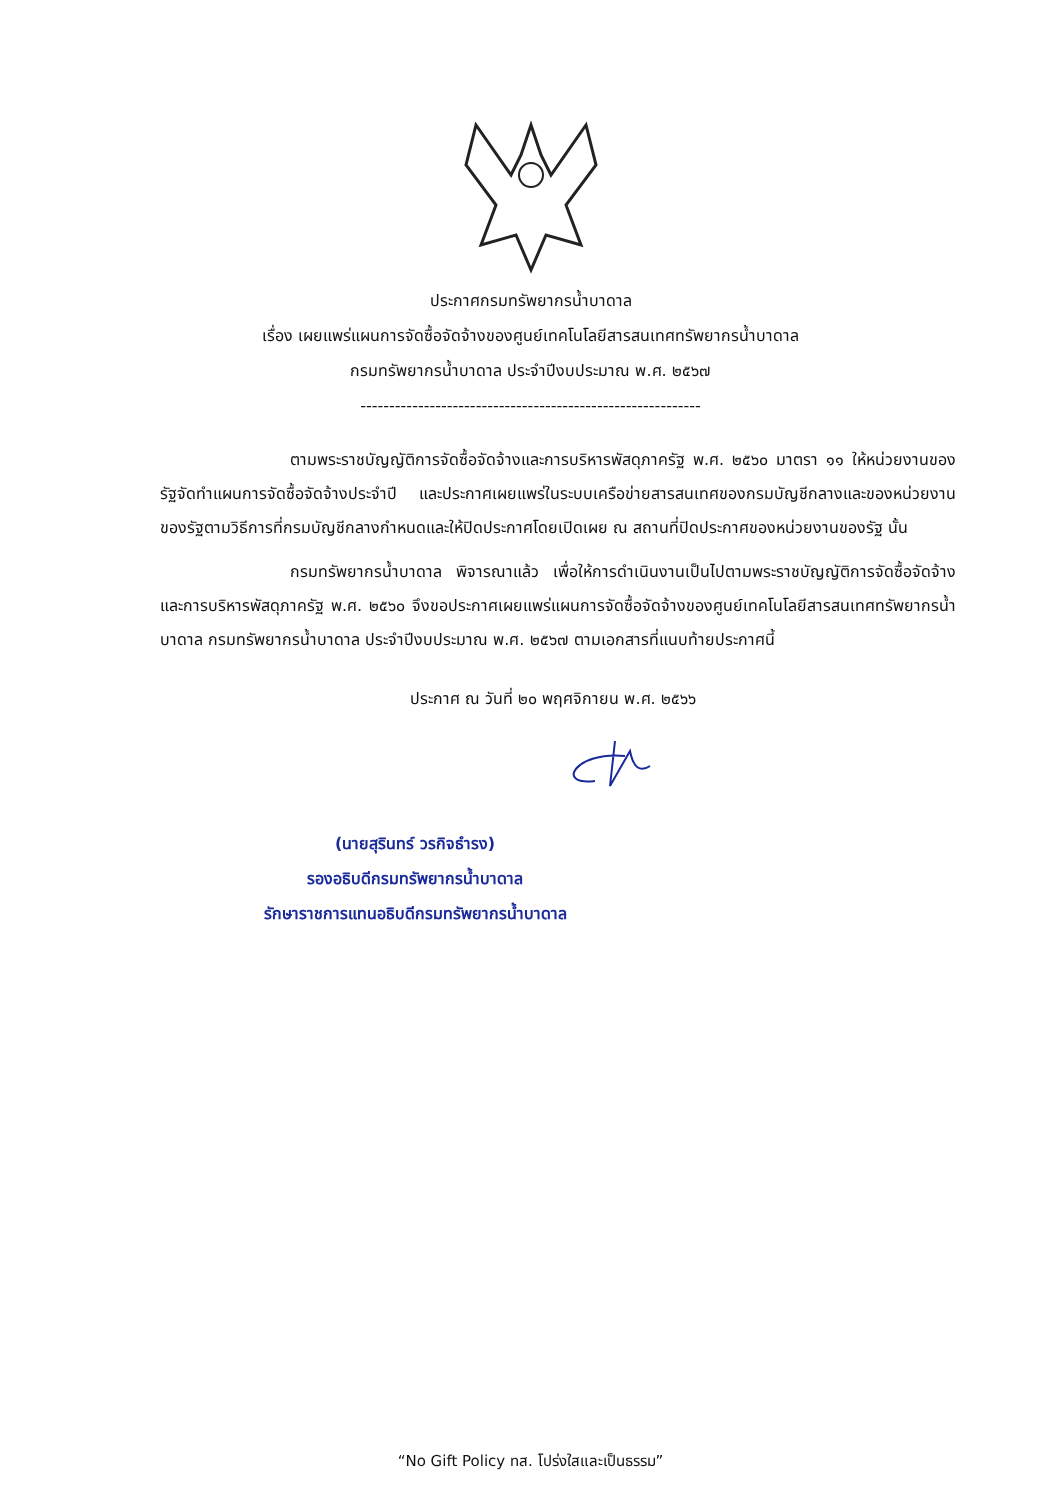ประกาศกรมทรัพยากรน้ำบาดาล
เรื่อง เผยแพร่แผนการจัดซื้อจัดจ้างของศูนย์เทคโนโลยีสารสนเทศทรัพยากรน้ำบาดาล
กรมทรัพยากรน้ำบาดาล ประจำปีงบประมาณ พ.ศ. ๒๕๖๗
-----------------------------------------------------------
ตามพระราชบัญญัติการจัดซื้อจัดจ้างและการบริหารพัสดุภาครัฐ พ.ศ. ๒๕๖๐ มาตรา ๑๑ ให้หน่วยงานของรัฐจัดทำแผนการจัดซื้อจัดจ้างประจำปี และประกาศเผยแพร่ในระบบเครือข่ายสารสนเทศของกรมบัญชีกลางและของหน่วยงานของรัฐตามวิธีการที่กรมบัญชีกลางกำหนดและให้ปิดประกาศโดยเปิดเผย ณ สถานที่ปิดประกาศของหน่วยงานของรัฐ นั้น
กรมทรัพยากรน้ำบาดาล พิจารณาแล้ว เพื่อให้การดำเนินงานเป็นไปตามพระราชบัญญัติการจัดซื้อจัดจ้างและการบริหารพัสดุภาครัฐ พ.ศ. ๒๕๖๐ จึงขอประกาศเผยแพร่แผนการจัดซื้อจัดจ้างของศูนย์เทคโนโลยีสารสนเทศทรัพยากรน้ำบาดาล กรมทรัพยากรน้ำบาดาล ประจำปีงบประมาณ พ.ศ. ๒๕๖๗ ตามเอกสารที่แนบท้ายประกาศนี้
ประกาศ ณ วันที่ ๒๐ พฤศจิกายน พ.ศ. ๒๕๖๖
(นายสุรินทร์ วรกิจธำรง)
รองอธิบดีกรมทรัพยากรน้ำบาดาล
รักษาราชการแทนอธิบดีกรมทรัพยากรน้ำบาดาล
“No Gift Policy ทส. โปร่งใสและเป็นธรรม”